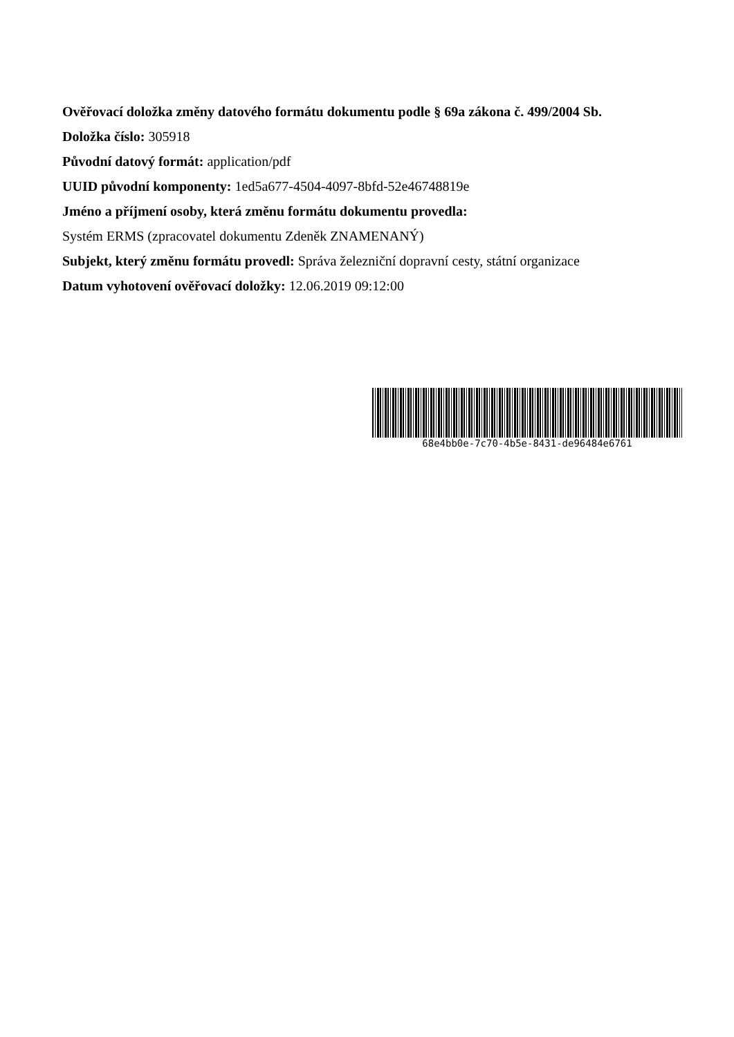Ověřovací doložka změny datového formátu dokumentu podle § 69a zákona č. 499/2004 Sb.
Doložka číslo: 305918
Původní datový formát: application/pdf
UUID původní komponenty: 1ed5a677-4504-4097-8bfd-52e46748819e
Jméno a příjmení osoby, která změnu formátu dokumentu provedla:
Systém ERMS (zpracovatel dokumentu Zdeněk ZNAMENANÝ)
Subjekt, který změnu formátu provedl: Správa železniční dopravní cesty, státní organizace
Datum vyhotovení ověřovací doložky: 12.06.2019 09:12:00
68e4bb0e-7c70-4b5e-8431-de96484e6761